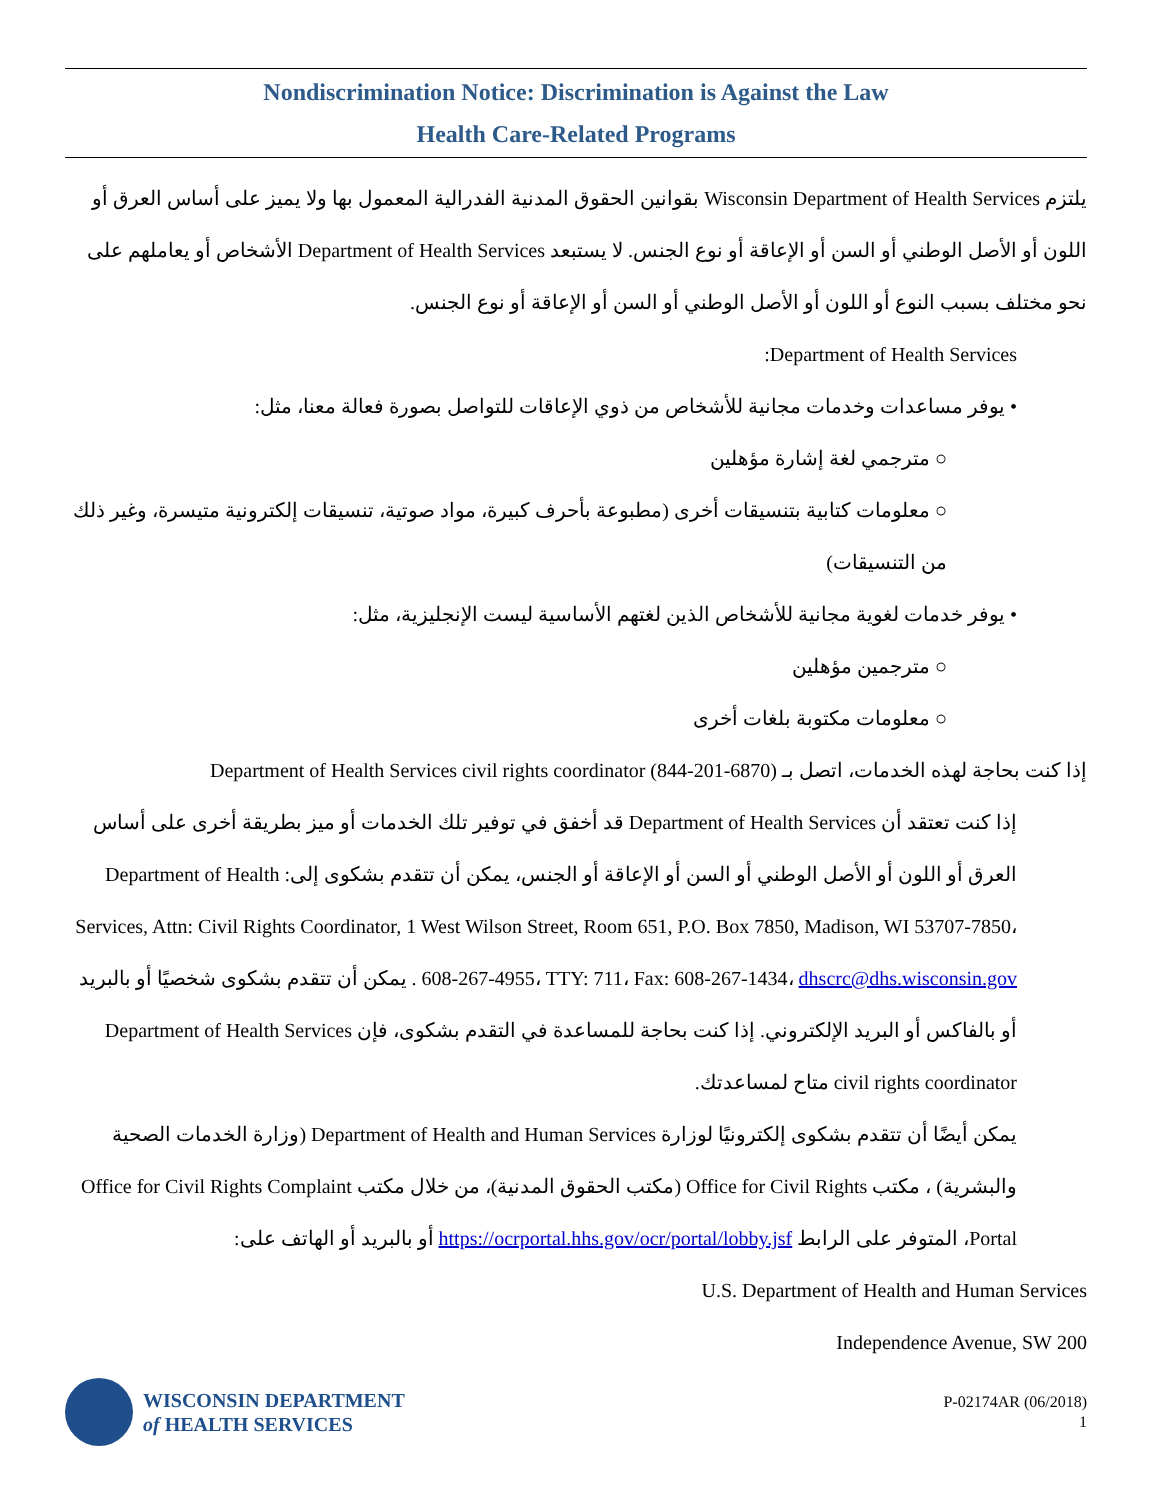Nondiscrimination Notice: Discrimination is Against the Law
Health Care-Related Programs
يلتزم Wisconsin Department of Health Services بقوانين الحقوق المدنية الفدرالية المعمول بها ولا يميز على أساس العرق أو اللون أو الأصل الوطني أو السن أو الإعاقة أو نوع الجنس. لا يستبعد Department of Health Services الأشخاص أو يعاملهم على نحو مختلف بسبب النوع أو اللون أو الأصل الوطني أو السن أو الإعاقة أو نوع الجنس.
Department of Health Services:
• يوفر مساعدات وخدمات مجانية للأشخاص من ذوي الإعاقات للتواصل بصورة فعالة معنا، مثل:
○ مترجمي لغة إشارة مؤهلين
○ معلومات كتابية بتنسيقات أخرى (مطبوعة بأحرف كبيرة، مواد صوتية، تنسيقات إلكترونية متيسرة، وغير ذلك من التنسيقات)
• يوفر خدمات لغوية مجانية للأشخاص الذين لغتهم الأساسية ليست الإنجليزية، مثل:
○ مترجمين مؤهلين
○ معلومات مكتوبة بلغات أخرى
إذا كنت بحاجة لهذه الخدمات، اتصل بـ Department of Health Services civil rights coordinator (844-201-6870)
إذا كنت تعتقد أن Department of Health Services قد أخفق في توفير تلك الخدمات أو ميز بطريقة أخرى على أساس العرق أو اللون أو الأصل الوطني أو السن أو الإعاقة أو الجنس، يمكن أن تتقدم بشكوى إلى: Department of Health Services, Attn: Civil Rights Coordinator, 1 West Wilson Street, Room 651, P.O. Box 7850, Madison, WI 53707-7850، 608-267-4955، TTY: 711، Fax: 608-267-1434، dhscrc@dhs.wisconsin.gov . يمكن أن تتقدم بشكوى شخصيًا أو بالبريد أو بالفاكس أو البريد الإلكتروني. إذا كنت بحاجة للمساعدة في التقدم بشكوى، فإن Department of Health Services civil rights coordinator متاح لمساعدتك.
يمكن أيضًا أن تتقدم بشكوى إلكترونيًا لوزارة Department of Health and Human Services (وزارة الخدمات الصحية والبشرية) ، مكتب Office for Civil Rights (مكتب الحقوق المدنية)، من خلال مكتب Office for Civil Rights Complaint Portal، المتوفر على الرابط https://ocrportal.hhs.gov/ocr/portal/lobby.jsf أو بالبريد أو الهاتف على:
U.S. Department of Health and Human Services
200 Independence Avenue, SW
WISCONSIN DEPARTMENT
of HEALTH SERVICES
P-02174AR (06/2018)
1